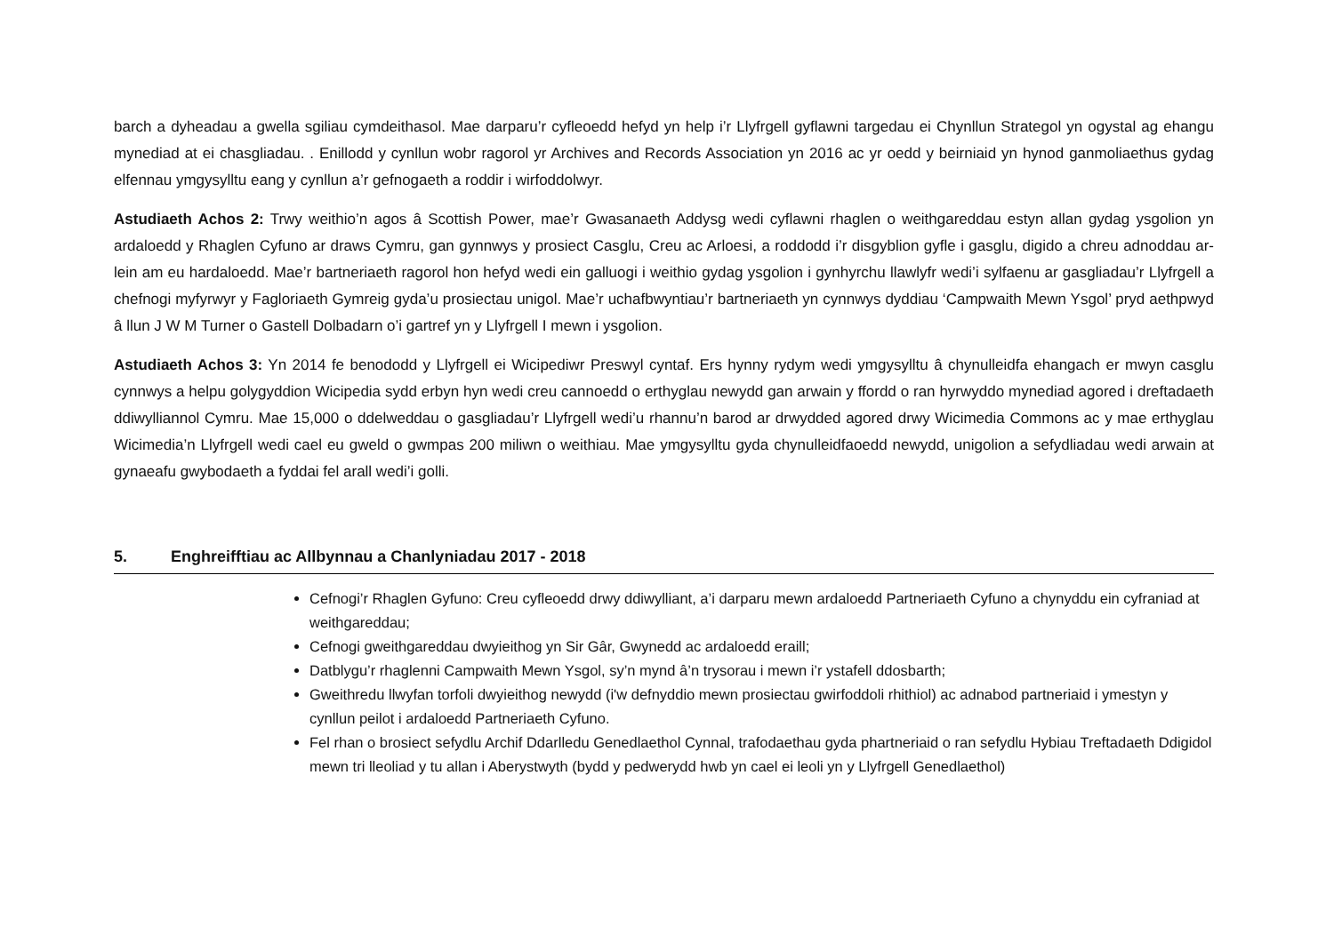barch a dyheadau a gwella sgiliau cymdeithasol. Mae darparu’r cyfleoedd hefyd yn help i’r Llyfrgell gyflawni targedau ei Chynllun Strategol yn ogystal ag ehangu mynediad at ei chasgliadau. . Enillodd y cynllun wobr ragorol yr Archives and Records Association yn 2016 ac yr oedd y beirniaid yn hynod ganmoliaethus gydag elfennau ymgysylltu eang y cynllun a’r gefnogaeth a roddir i wirfoddolwyr.
Astudiaeth Achos 2: Trwy weithio’n agos â Scottish Power, mae’r Gwasanaeth Addysg wedi cyflawni rhaglen o weithgareddau estyn allan gydag ysgolion yn ardaloedd y Rhaglen Cyfuno ar draws Cymru, gan gynnwys y prosiect Casglu, Creu ac Arloesi, a roddodd i’r disgyblion gyfle i gasglu, digido a chreu adnoddau ar-lein am eu hardaloedd. Mae’r bartneriaeth ragorol hon hefyd wedi ein galluogi i weithio gydag ysgolion i gynhyrchu llawlyfr wedi’i sylfaenu ar gasgliadau’r Llyfrgell a chefnogi myfyrwyr y Fagloriaeth Gymreig gyda’u prosiectau unigol. Mae’r uchafbwyntiau’r bartneriaeth yn cynnwys dyddiau ‘Campwaith Mewn Ysgol’ pryd aethpwyd â llun J W M Turner o Gastell Dolbadarn o’i gartref yn y Llyfrgell I mewn i ysgolion.
Astudiaeth Achos 3: Yn 2014 fe benododd y Llyfrgell ei Wicipediwr Preswyl cyntaf. Ers hynny rydym wedi ymgysylltu â chynulleidfa ehangach er mwyn casglu cynnwys a helpu golygyddion Wicipedia sydd erbyn hyn wedi creu cannoedd o erthyglau newydd gan arwain y ffordd o ran hyrwyddo mynediad agored i dreftadaeth ddiwylliannol Cymru. Mae 15,000 o ddelweddau o gasgliadau’r Llyfrgell wedi’u rhannu’n barod ar drwydded agored drwy Wicimedia Commons ac y mae erthyglau Wicimedia’n Llyfrgell wedi cael eu gweld o gwmpas 200 miliwn o weithiau. Mae ymgysylltu gyda chynulleidfaoedd newydd, unigolion a sefydliadau wedi arwain at gynaeafu gwybodaeth a fyddai fel arall wedi’i golli.
5. Enghreifftiau ac Allbynnau a Chanlyniadau 2017 - 2018
Cefnogi’r Rhaglen Gyfuno: Creu cyfleoedd drwy ddiwylliant, a’i darparu mewn ardaloedd Partneriaeth Cyfuno a chynyddu ein cyfraniad at weithgareddau;
Cefnogi gweithgareddau dwyieithog yn Sir Gâr, Gwynedd ac ardaloedd eraill;
Datblygu’r rhaglenni Campwaith Mewn Ysgol, sy’n mynd â’n trysorau i mewn i’r ystafell ddosbarth;
Gweithredu llwyfan torfoli dwyieithog newydd (i'w defnyddio mewn prosiectau gwirfoddoli rhithiol) ac adnabod partneriaid i ymestyn y cynllun peilot i ardaloedd Partneriaeth Cyfuno.
Fel rhan o brosiect sefydlu Archif Ddarlledu Genedlaethol Cynnal, trafodaethau gyda phartneriaid o ran sefydlu Hybiau Treftadaeth Ddigidol mewn tri lleoliad y tu allan i Aberystwyth (bydd y pedwerydd hwb yn cael ei leoli yn y Llyfrgell Genedlaethol)